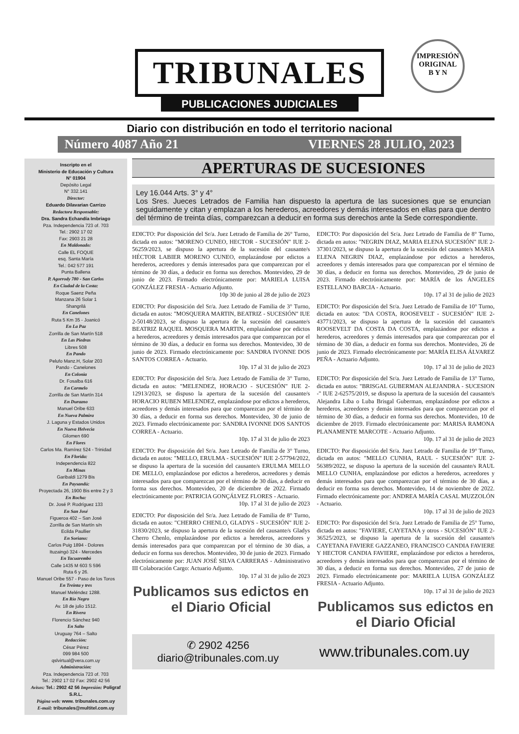TRIBUNALES
PUBLICACIONES JUDICIALES
IMPRESIÓN
ORIGINAL
B Y N
Diario con distribución en todo el territorio nacional
Número 4087 Año 21 VIERNES 28 JULIO, 2023
Inscripto en el
Ministerio de Educación y Cultura
N° 01904
Depósito Legal
N° 332.141
Director:
Eduardo Dilavarian Carrizo
Redactora Responsable:
Dra. Sandra Echandía Imbriago
Pza. Independencia 723 of. 703
Tel.: 2902 17 02
Fax: 2903 21 28
En Maldonado:
Calle EL FOQUE
esq. Santa María
Tel.: 042 577 191
Punta Ballena
P. Agorrody 780 - San Carlos
En Ciudad de la Costa:
Roque Saenz Peña
Manzana 26 Solar 1
Shangrilá
En Canelones
Ruta 5 Km 35 - Joanicó
En La Paz
Zorrilla de San Martín 518
En Las Piedras
Libres 508
En Pando
Pelufo Manz.H, Solar 203
Pando - Canelones
En Colonia
Dr. Fosalba 616
En Carmelo
Zorrilla de San Martín 314
En Durazno
Manuel Oribe 633
En Nueva Palmira
J. Laguna y Estados Unidos
En Nueva Helvecia
Gilomen 690
En Flores
Carlos Ma. Ramírez 524 - Trinidad
En Florida:
Independencia 822
En Minas
Garibaldi 1279 Bis
En Paysandú:
Proyectada 26, 1900 Bis entre 2 y 3
En Rocha:
Dr. José P. Rodríguez 133
En San José
Figueroa 402 – San José
Zorrilla de San Martín s/n
Ecilda Paullier
En Soriano:
Carlos Puig 1894 - Dolores
Ituzaingó 324 - Mercedes
En Tacuarembó
Calle 1435 M 603 S 596
Ruta 6 y 26.
Manuel Oribe 557 - Paso de los Toros
En Treinta y tres
Manuel Meléndez 1288.
En Río Negro
Av. 18 de julio 1512.
En Rivera
Florencio Sánchez 940
En Salto
Uruguay 764 – Salto
Redacción:
César Pérez
099 984 500
qslvirtual@vera.com.uy
Administración:
Pza. Independencia 723 of. 703
Tel.: 2902 17 02 Fax: 2902 42 56
Avisos: Tel.: 2902 42 56 Impresión: Poligraf S.R.L.
Página web: www. tribunales.com.uy
E-mail: tribunales@multitel.com.uy
APERTURAS DE SUCESIONES
Ley 16.044 Arts. 3° y 4°
Los Sres. Jueces Letrados de Familia han dispuesto la apertura de las sucesiones que se enuncian seguidamente y citan y emplazan a los herederos, acreedores y demás interesados en ellas para que dentro del término de treinta días, comparezcan a deducir en forma sus derechos ante la Sede correspondiente.
EDICTO: Por disposición del Sr/a. Juez Letrado de Familia de 26° Turno, dictada en autos: "MORENO CUNEO, HECTOR - SUCESIÓN" IUE 2-56259/2023, se dispuso la apertura de la sucesión del causante/s HÉCTOR LABIER MORENO CUNEO, emplazándose por edictos a herederos, acreedores y demás interesados para que comparezcan por el término de 30 días, a deducir en forma sus derechos. Montevideo, 29 de junio de 2023. Firmado electrónicamente por: MARIELA LUISA GONZÁLEZ FRESIA - Actuario Adjunto.
10p 30 de junio al 28 de julio de 2023
EDICTO: Por disposición del Sr/a. Juez Letrado de Familia de 3° Turno, dictada en autos: "MOSQUERA MARTIN, BEATRIZ - SUCESIÓN" IUE 2-50148/2023, se dispuso la apertura de la sucesión del causante/s BEATRIZ RAQUEL MOSQUERA MARTIN, emplazándose por edictos a herederos, acreedores y demás interesados para que comparezcan por el término de 30 días, a deducir en forma sus derechos. Montevideo, 30 de junio de 2023. Firmado electrónicamente por: SANDRA IVONNE DOS SANTOS CORREA - Actuario.
10p. 17 al 31 de julio de 2023
EDICTO: Por disposición del Sr/a. Juez Letrado de Familia de 3° Turno, dictada en autos: "MELENDEZ, HORACIO - SUCESIÓN" IUE 2-12913/2023, se dispuso la apertura de la sucesión del causante/s HORACIO RUBEN MELENDEZ, emplazándose por edictos a herederos, acreedores y demás interesados para que comparezcan por el término de 30 días, a deducir en forma sus derechos. Montevideo, 30 de junio de 2023. Firmado electrónicamente por: SANDRA IVONNE DOS SANTOS CORREA - Actuario.
10p. 17 al 31 de julio de 2023
EDICTO: Por disposición del Sr/a. Juez Letrado de Familia de 3° Turno, dictada en autos: "MELLO, ERULMA - SUCESIÓN" IUE 2-57794/2022, se dispuso la apertura de la sucesión del causante/s ERULMA MELLO DE MELLO, emplazándose por edictos a herederos, acreedores y demás interesados para que comparezcan por el término de 30 días, a deducir en forma sus derechos. Montevideo, 20 de diciembre de 2022. Firmado electrónicamente por: PATRICIA GONÇÁLVEZ FLORES - Actuario.
10p. 17 al 31 de julio de 2023
EDICTO: Por disposición del Sr/a. Juez Letrado de Familia de 8° Turno, dictada en autos: "CHERRO CHENLO, GLADYS - SUCESIÓN" IUE 2-31830/2023, se dispuso la apertura de la sucesión del causante/s Gladys Cherro Chenlo, emplazándose por edictos a herederos, acreedores y demás interesados para que comparezcan por el término de 30 días, a deducir en forma sus derechos. Montevideo, 30 de junio de 2023. Firmado electrónicamente por: JUAN JOSÉ SILVA CARRERAS - Administrativo III Colaboración Cargo: Actuario Adjunto.
10p. 17 al 31 de julio de 2023
Publicamos sus edictos en el Diario Oficial
EDICTO: Por disposición del Sr/a. Juez Letrado de Familia de 8° Turno, dictada en autos: "NEGRIN DIAZ, MARIA ELENA SUCESIÓN" IUE 2-37301/2023, se dispuso la apertura de la sucesión del causante/s MARIA ELENA NEGRIN DIAZ, emplazándose por edictos a herederos, acreedores y demás interesados para que comparezcan por el término de 30 días, a deducir en forma sus derechos. Montevideo, 29 de junio de 2023. Firmado electrónicamente por: MARÍA de los ÁNGELES ESTELLANO BARCIA - Actuario.
10p. 17 al 31 de julio de 2023
EDICTO: Por disposición del Sr/a. Juez Letrado de Familia de 10° Turno, dictada en autos: "DA COSTA, ROOSEVELT - SUCESIÓN" IUE 2-43771/2023, se dispuso la apertura de la sucesión del causante/s ROOSEVELT DA COSTA DA COSTA, emplazándose por edictos a herederos, acreedores y demás interesados para que comparezcan por el término de 30 días, a deducir en forma sus derechos. Montevideo, 26 de junio de 2023. Firmado electrónicamente por: MARÍA ELISA ÁLVAREZ PEÑA - Actuario Adjunto.
10p. 17 al 31 de julio de 2023
EDICTO: Por disposición del Sr/a. Juez Letrado de Familia de 13° Turno, dictada en autos: "BRISGAL GUBERMAN ALEJANDRA - SUCESION -" IUE 2-62575/2019, se dispuso la apertura de la sucesión del causante/s Alejandra Liba o Luba Brisgal Guberman, emplazándose por edictos a herederos, acreedores y demás interesados para que comparezcan por el término de 30 días, a deducir en forma sus derechos. Montevideo, 10 de diciembre de 2019. Firmado electrónicamente por: MARISA RAMONA PLANAMENTE MARCOTE - Actuario Adjunto.
10p. 17 al 31 de julio de 2023
EDICTO: Por disposición del Sr/a. Juez Letrado de Familia de 19° Turno, dictada en autos: "MELLO CUNHA, RAUL - SUCESIÓN" IUE 2-56389/2022, se dispuso la apertura de la sucesión del causante/s RAUL MELLO CUNHA, emplazándose por edictos a herederos, acreedores y demás interesados para que comparezcan por el término de 30 días, a deducir en forma sus derechos. Montevideo, 14 de noviembre de 2022. Firmado electrónicamente por: ANDREA MARÍA CASAL MUZZOLÓN - Actuario.
10p. 17 al 31 de julio de 2023
EDICTO: Por disposición del Sr/a. Juez Letrado de Familia de 25° Turno, dictada en autos: "FAVIERE, CAYETANA y otros - SUCESIÓN" IUE 2-36525/2023, se dispuso la apertura de la sucesión del causante/s CAYETANA FAVIERE GAZZANEO, FRANCISCO CANDIA FAVIERE Y HECTOR CANDIA FAVIERE, emplazándose por edictos a herederos, acreedores y demás interesados para que comparezcan por el término de 30 días, a deducir en forma sus derechos. Montevideo, 27 de junio de 2023. Firmado electrónicamente por: MARIELA LUISA GONZÁLEZ FRESIA - Actuario Adjunto.
10p. 17 al 31 de julio de 2023
Publicamos sus edictos en el Diario Oficial
✆ 2902 4256
diario@tribunales.com.uy
www.tribunales.com.uy